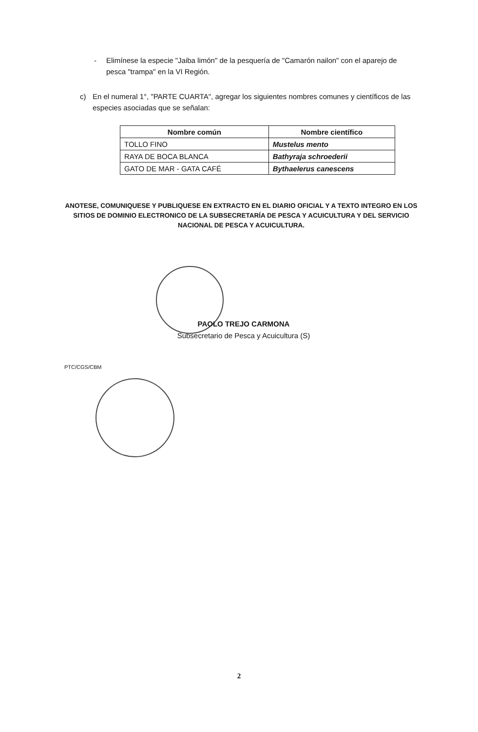- Elimínese la especie "Jaiba limón" de la pesquería de "Camarón nailon" con el aparejo de pesca "trampa" en la VI Región.
c) En el numeral 1°, "PARTE CUARTA", agregar los siguientes nombres comunes y científicos de las especies asociadas que se señalan:
| Nombre común | Nombre científico |
| --- | --- |
| TOLLO FINO | Mustelus mento |
| RAYA DE BOCA BLANCA | Bathyraja schroederii |
| GATO DE MAR - GATA CAFÉ | Bythaelerus canescens |
ANOTESE, COMUNIQUESE Y PUBLIQUESE EN EXTRACTO EN EL DIARIO OFICIAL Y A TEXTO INTEGRO EN LOS SITIOS DE DOMINIO ELECTRONICO DE LA SUBSECRETARÍA DE PESCA Y ACUICULTURA Y DEL SERVICIO NACIONAL DE PESCA Y ACUICULTURA.
PAOLO TREJO CARMONA
Subsecretario de Pesca y Acuicultura (S)
PTC/CGS/CBM
2